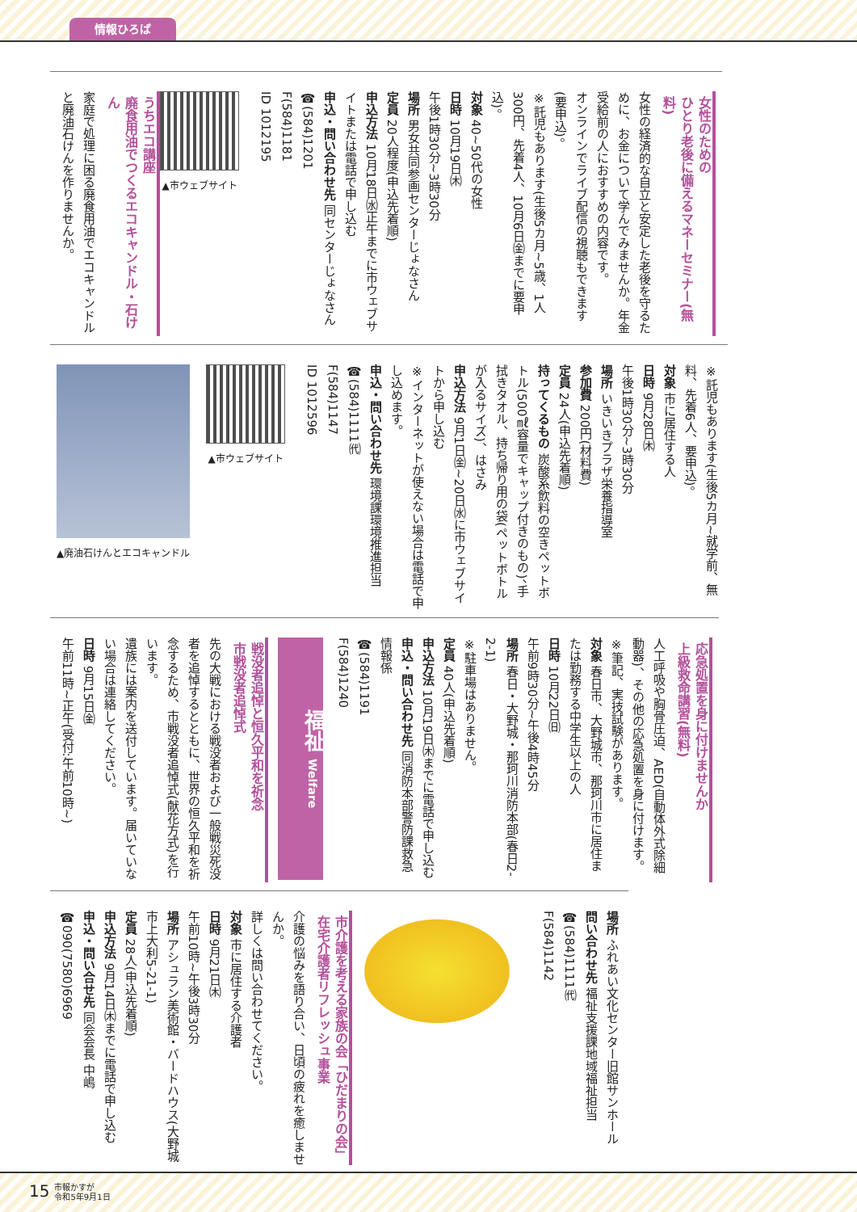情報ひろば
女性のための
ひとり老後に備えるマネーセミナー(無料)
女性の経済的な自立と安定した老後を守るために、お金について学んでみませんか。年金受給前の人におすすめの内容です。
オンラインでライブ配信の視聴もできます(要申込)。
※託児もあります(生後5カ月~5歳、1人300円、先着4人、10月6日㈮までに要申込)。
対象 40~50代の女性
日時 10月19日㈭
午後1時30分~3時30分
場所 男女共同参画センターじょなさん
定員 20人程度(申込先着順)
申込方法 10月18日㈬正午までに市ウェブサイトまたは電話で申し込む
申込・問い合わせ先 同センターじょなさん
☎(584)1201
F(584)1181
ID 1012195
▲市ウェブサイト
うちエコ講座
廃食用油でつくるエコキャンドル・石けん
家庭で処理に困る廃食用油でエコキャンドルと廃油石けんを作りませんか。
※託児もあります(生後5カ月~就学前、無料、先着6人、要申込)。
対象 市に居住する人
日時 9月28日㈭
午後1時30分~3時30分
場所 いきいきプラザ栄養指導室
参加費 200円(材料費)
定員 24人(申込先着順)
持ってくるもの 炭酸系飲料の空きペットボトル(500㎖容量でキャップ付きのもの)、手拭きタオル、持ち帰り用の袋(ペットボトルが入るサイズ)、はさみ
申込方法 9月1日㈮~20日㈬に市ウェブサイトから申し込む
※インターネットが使えない場合は電話で申し込めます。
申込・問い合わせ先 環境課環境推進担当
☎(584)1111㈹
F(584)1147
ID 1012596
▲市ウェブサイト
▲廃油石けんとエコキャンドル
応急処置を身に付けませんか
上級救命講習(無料)
人工呼吸や胸骨圧迫、AED(自動体外式除細動器)、その他の応急処置を身に付けます。
※筆記、実技試験があります。
対象 春日市、大野城市、那珂川市に居住または勤務する中学生以上の人
日時 10月22日㈰
午前9時30分~午後4時45分
場所 春日・大野城・那珂川消防本部(春日2-2-1)
※駐車場はありません。
定員 40人(申込先着順)
申込方法 10月19日㈭までに電話で申し込む
申込・問い合わせ先 同消防本部警防課救急情報係
☎(584)1191
F(584)1240
福祉 Welfare
戦没者追悼と恒久平和を祈念
市戦没者追悼式
先の大戦における戦没者および一般戦災死没者を追悼するとともに、世界の恒久平和を祈念するため、市戦没者追悼式(献花方式)を行います。
遺族には案内を送付しています。届いていない場合は連絡してください。
日時 9月15日㈮
午前11時~正午(受付:午前10時~)
場所 ふれあい文化センター旧館サンホール
問い合わせ先 福祉支援課地域福祉担当
☎(584)1111㈹
F(584)1142
市介護を考える家族の会「ひだまりの会」
在宅介護者リフレッシュ事業
介護の悩みを語り合い、日頃の疲れを癒しませんか。
詳しくは問い合わせてください。
対象 市に居住する介護者
日時 9月21日㈭
午前10時~午後3時30分
場所 アシュラン美術館・バードハウス(大野城市上大利5-21-1)
定員 28人(申込先着順)
申込方法 9月14日㈭までに電話で申し込む
申込・問い合せ先 同会会長 中嶋
☎090(7580)6969
15
市報かすが
令和5年9月1日